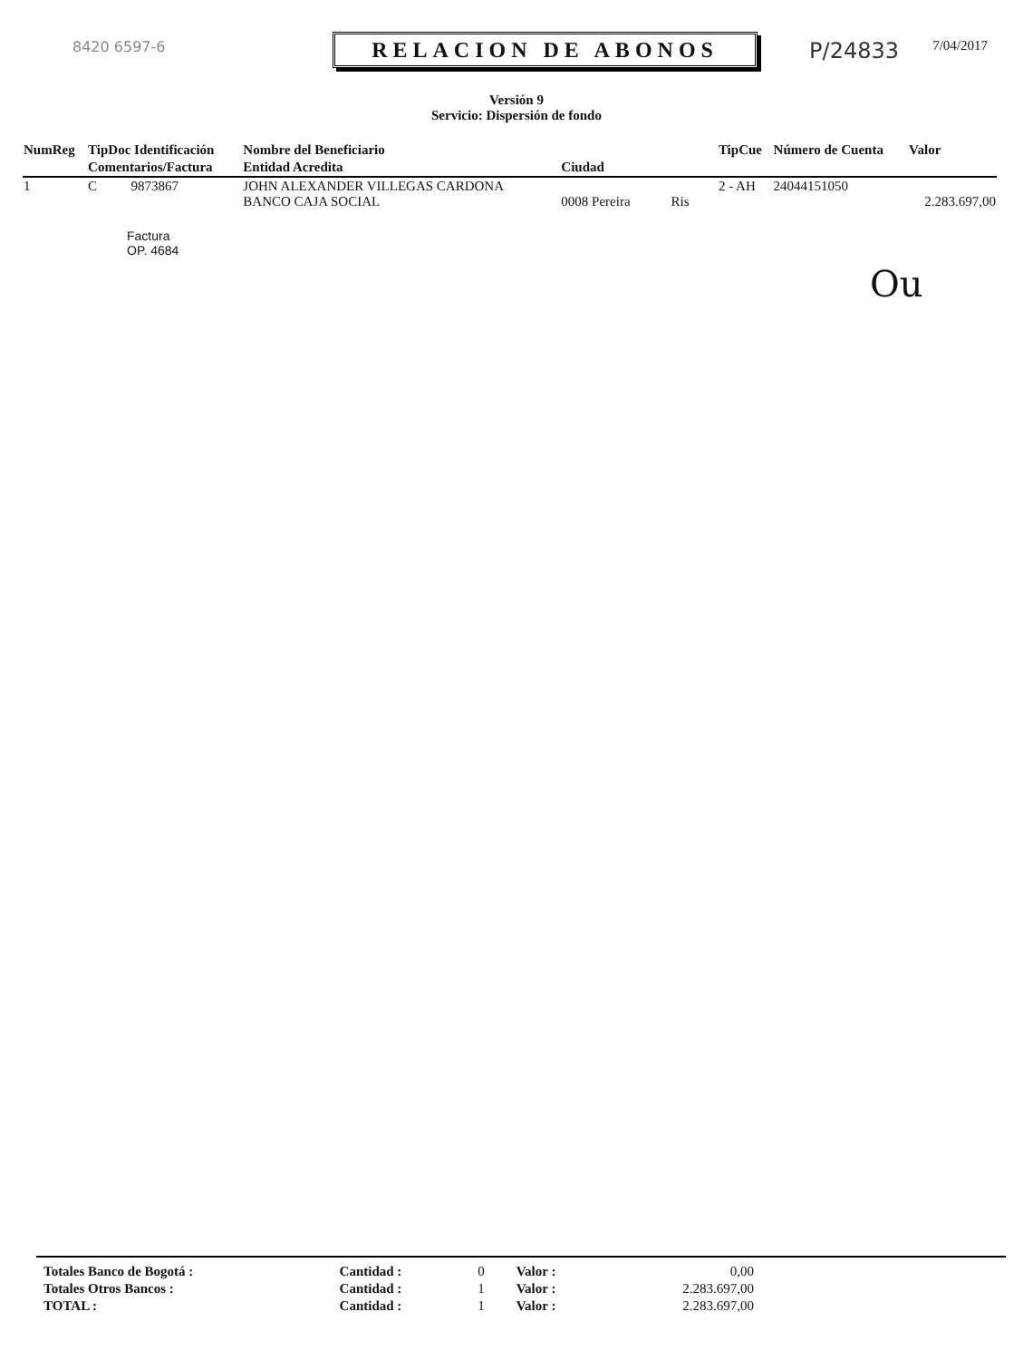8420 6597-6
RELACION DE ABONOS
P/24833
7/04/2017
Versión 9
Servicio: Dispersión de fondo
| NumReg | TipDoc Identificación | Nombre del Beneficiario | | TipCue | Número de Cuenta | Valor |
| --- | --- | --- | --- | --- | --- | --- |
| | Comentarios/Factura | Entidad Acredita | Ciudad | | | |
| 1 | C 9873867 | JOHN ALEXANDER VILLEGAS CARDONA BANCO CAJA SOCIAL | 0008 Pereira Ris | 2 - AH | 24044151050 | 2.283.697,00 |
Factura
OP. 4684
Ou
| Totales Banco de Bogotá : | Cantidad : | 0 | Valor : | 0,00 |
| Totales Otros Bancos : | Cantidad : | 1 | Valor : | 2.283.697,00 |
| TOTAL : | Cantidad : | 1 | Valor : | 2.283.697,00 |